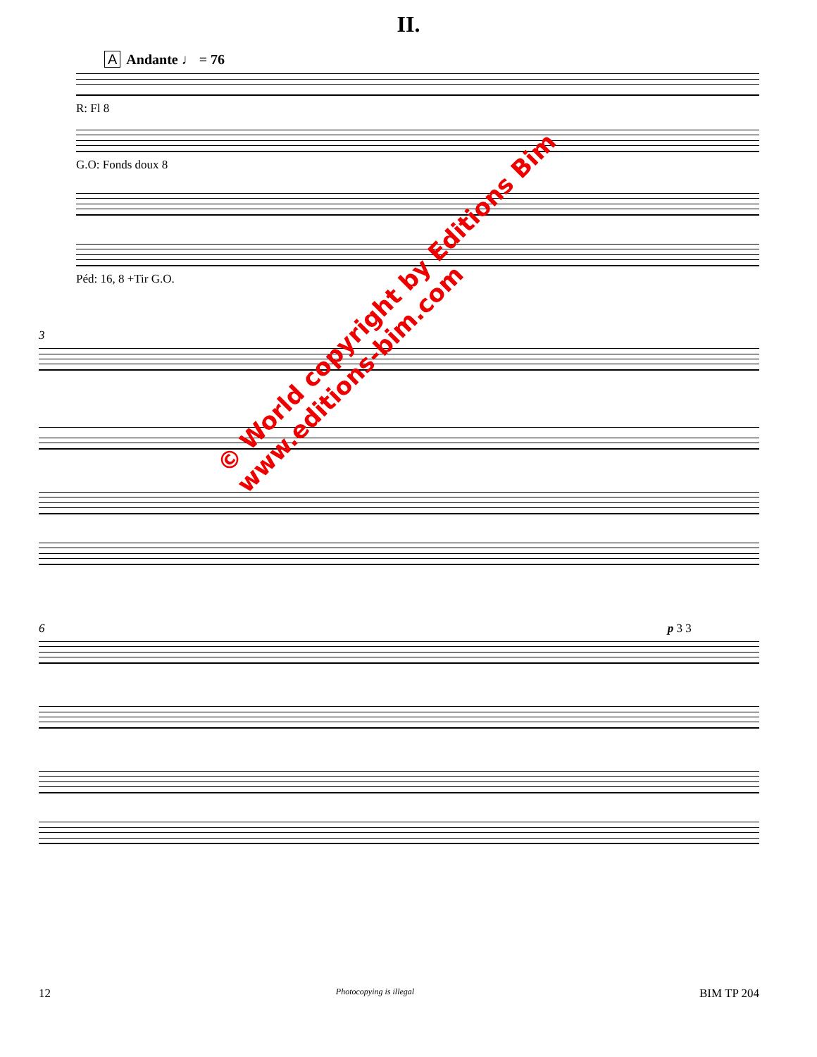II.
A Andante ♩ = 76
R: Fl 8
G.O: Fonds doux 8
Péd: 16, 8 +Tir G.O.
3
6 p 3 3
© World copyright by Editions Bim
www.editions-bim.com
12 Photocopying is illegal BIM TP 204